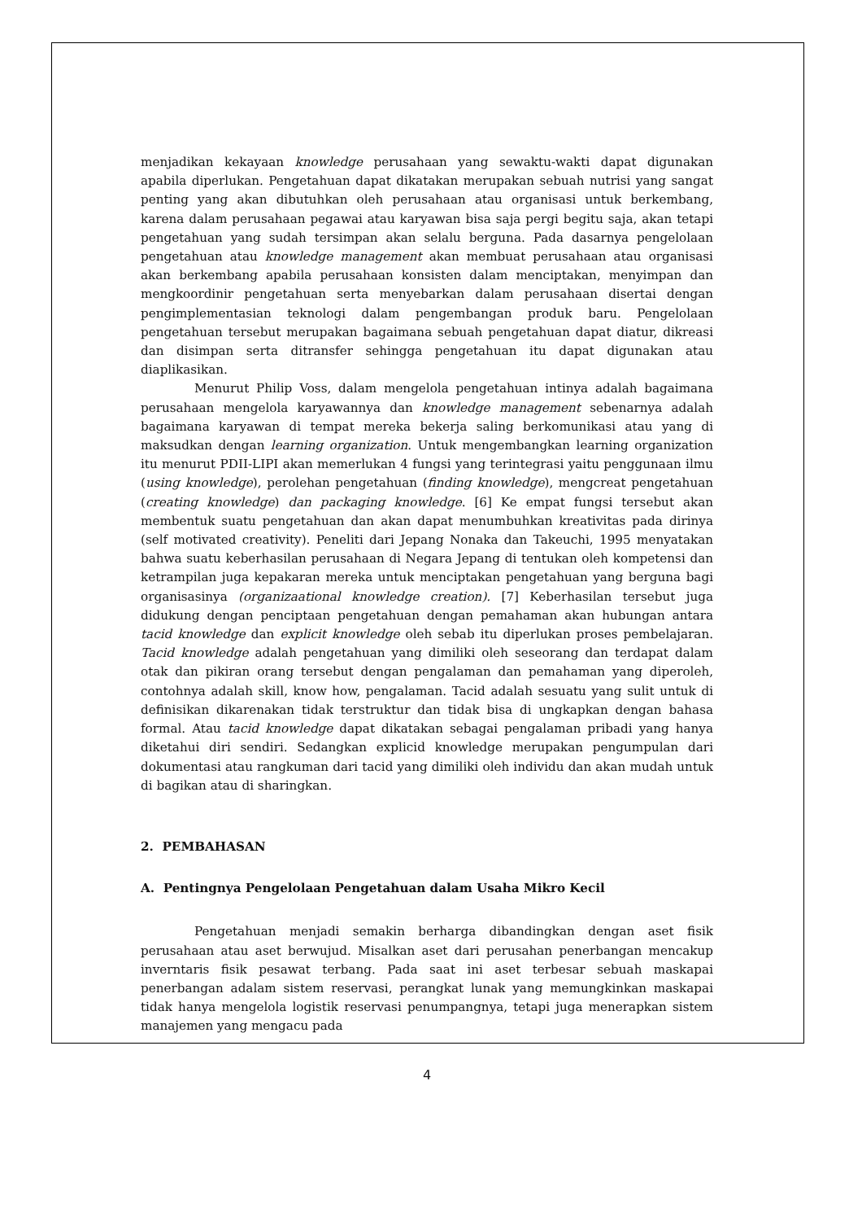menjadikan kekayaan knowledge perusahaan yang sewaktu-wakti dapat digunakan apabila diperlukan. Pengetahuan dapat dikatakan merupakan sebuah nutrisi yang sangat penting yang akan dibutuhkan oleh perusahaan atau organisasi untuk berkembang, karena dalam perusahaan pegawai atau karyawan bisa saja pergi begitu saja, akan tetapi pengetahuan yang sudah tersimpan akan selalu berguna. Pada dasarnya pengelolaan pengetahuan atau knowledge management akan membuat perusahaan atau organisasi akan berkembang apabila perusahaan konsisten dalam menciptakan, menyimpan dan mengkoordinir pengetahuan serta menyebarkan dalam perusahaan disertai dengan pengimplementasian teknologi dalam pengembangan produk baru. Pengelolaan pengetahuan tersebut merupakan bagaimana sebuah pengetahuan dapat diatur, dikreasi dan disimpan serta ditransfer sehingga pengetahuan itu dapat digunakan atau diaplikasikan.
Menurut Philip Voss, dalam mengelola pengetahuan intinya adalah bagaimana perusahaan mengelola karyawannya dan knowledge management sebenarnya adalah bagaimana karyawan di tempat mereka bekerja saling berkomunikasi atau yang di maksudkan dengan learning organization. Untuk mengembangkan learning organization itu menurut PDII-LIPI akan memerlukan 4 fungsi yang terintegrasi yaitu penggunaan ilmu (using knowledge), perolehan pengetahuan (finding knowledge), mengcreat pengetahuan (creating knowledge) dan packaging knowledge. [6] Ke empat fungsi tersebut akan membentuk suatu pengetahuan dan akan dapat menumbuhkan kreativitas pada dirinya (self motivated creativity). Peneliti dari Jepang Nonaka dan Takeuchi, 1995 menyatakan bahwa suatu keberhasilan perusahaan di Negara Jepang di tentukan oleh kompetensi dan ketrampilan juga kepakaran mereka untuk menciptakan pengetahuan yang berguna bagi organisasinya (organizaational knowledge creation). [7] Keberhasilan tersebut juga didukung dengan penciptaan pengetahuan dengan pemahaman akan hubungan antara tacid knowledge dan explicit knowledge oleh sebab itu diperlukan proses pembelajaran. Tacid knowledge adalah pengetahuan yang dimiliki oleh seseorang dan terdapat dalam otak dan pikiran orang tersebut dengan pengalaman dan pemahaman yang diperoleh, contohnya adalah skill, know how, pengalaman. Tacid adalah sesuatu yang sulit untuk di definisikan dikarenakan tidak terstruktur dan tidak bisa di ungkapkan dengan bahasa formal. Atau tacid knowledge dapat dikatakan sebagai pengalaman pribadi yang hanya diketahui diri sendiri. Sedangkan explicid knowledge merupakan pengumpulan dari dokumentasi atau rangkuman dari tacid yang dimiliki oleh individu dan akan mudah untuk di bagikan atau di sharingkan.
2. PEMBAHASAN
A. Pentingnya Pengelolaan Pengetahuan dalam Usaha Mikro Kecil
Pengetahuan menjadi semakin berharga dibandingkan dengan aset fisik perusahaan atau aset berwujud. Misalkan aset dari perusahan penerbangan mencakup inverntaris fisik pesawat terbang. Pada saat ini aset terbesar sebuah maskapai penerbangan adalam sistem reservasi, perangkat lunak yang memungkinkan maskapai tidak hanya mengelola logistik reservasi penumpangnya, tetapi juga menerapkan sistem manajemen yang mengacu pada
4